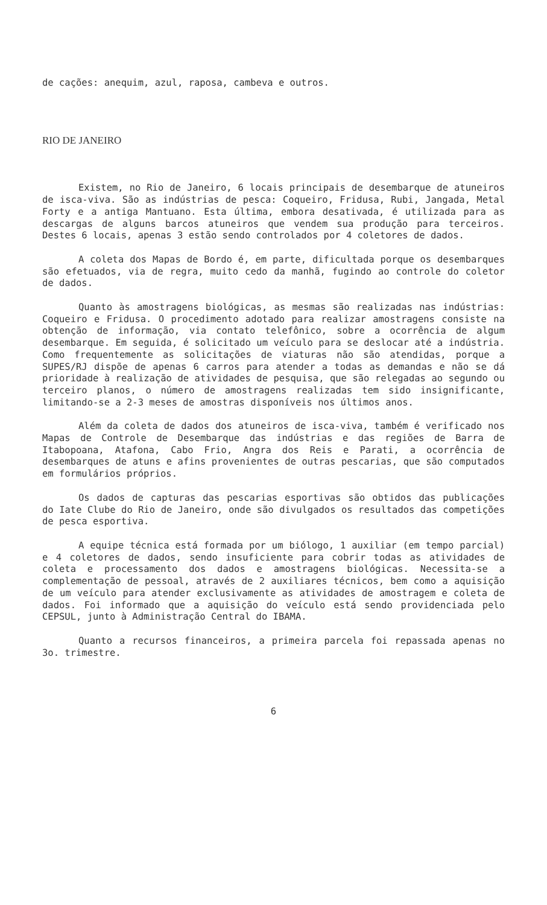de cações: anequim, azul, raposa, cambeva e outros.
RIO DE JANEIRO
Existem, no Rio de Janeiro, 6 locais principais de desembarque de atuneiros de isca-viva. São as indústrias de pesca: Coqueiro, Fridusa, Rubi, Jangada, Metal Forty e a antiga Mantuano. Esta última, embora desativada, é utilizada para as descargas de alguns barcos atuneiros que vendem sua produção para terceiros. Destes 6 locais, apenas 3 estão sendo controlados por 4 coletores de dados.
A coleta dos Mapas de Bordo é, em parte, dificultada porque os desembarques são efetuados, via de regra, muito cedo da manhã, fugindo ao controle do coletor de dados.
Quanto às amostragens biológicas, as mesmas são realizadas nas indústrias: Coqueiro e Fridusa. O procedimento adotado para realizar amostragens consiste na obtenção de informação, via contato telefônico, sobre a ocorrência de algum desembarque. Em seguida, é solicitado um veículo para se deslocar até a indústria. Como frequentemente as solicitações de viaturas não são atendidas, porque a SUPES/RJ dispõe de apenas 6 carros para atender a todas as demandas e não se dá prioridade à realização de atividades de pesquisa, que são relegadas ao segundo ou terceiro planos, o número de amostragens realizadas tem sido insignificante, limitando-se a 2-3 meses de amostras disponíveis nos últimos anos.
Além da coleta de dados dos atuneiros de isca-viva, também é verificado nos Mapas de Controle de Desembarque das indústrias e das regiões de Barra de Itabopoana, Atafona, Cabo Frio, Angra dos Reis e Parati, a ocorrência de desembarques de atuns e afins provenientes de outras pescarias, que são computados em formulários próprios.
Os dados de capturas das pescarias esportivas são obtidos das publicações do Iate Clube do Rio de Janeiro, onde são divulgados os resultados das competições de pesca esportiva.
A equipe técnica está formada por um biólogo, 1 auxiliar (em tempo parcial) e 4 coletores de dados, sendo insuficiente para cobrir todas as atividades de coleta e processamento dos dados e amostragens biológicas. Necessita-se a complementação de pessoal, através de 2 auxiliares técnicos, bem como a aquisição de um veículo para atender exclusivamente as atividades de amostragem e coleta de dados. Foi informado que a aquisição do veículo está sendo providenciada pelo CEPSUL, junto à Administração Central do IBAMA.
Quanto a recursos financeiros, a primeira parcela foi repassada apenas no 3o. trimestre.
6